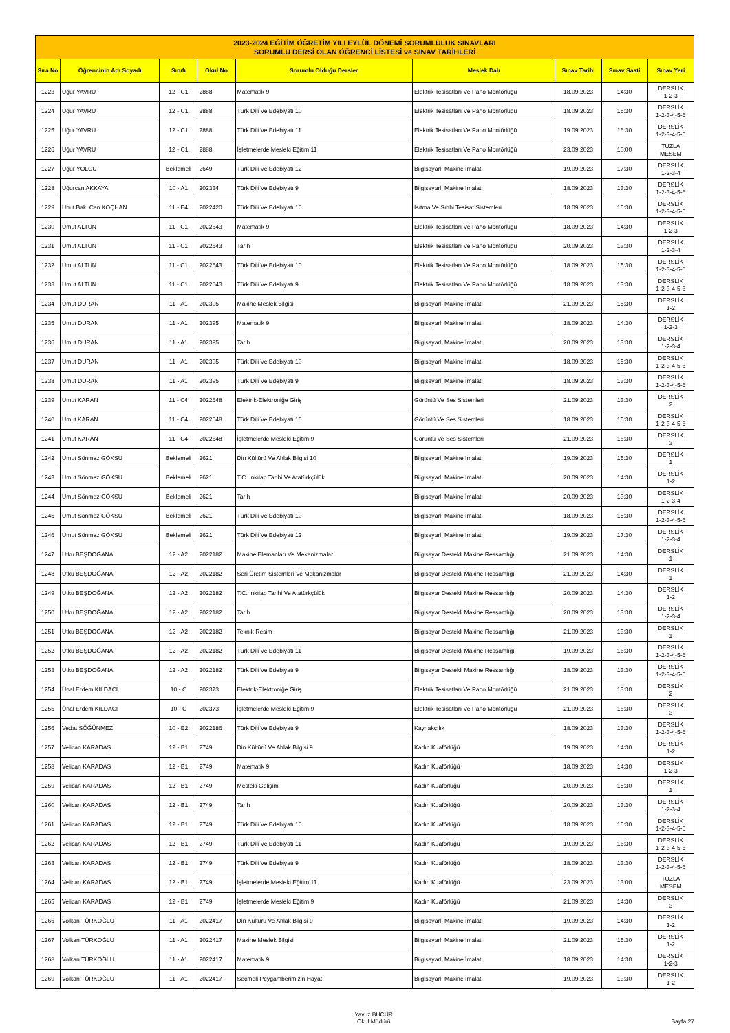| 2023-2024 EĞİTİM ÖĞRETİM YILI EYLÜL DÖNEMİ SORUMLULUK SINAVLARI SORUMLU DERSİ OLAN ÖĞRENCİ LİSTESİ ve SINAV TARİHLERİ | | | | | | | | |
| --- | --- | --- | --- | --- | --- | --- | --- | --- |
| Sıra No | Öğrencinin Adı Soyadı | Sınıfı | Okul No | Sorumlu Olduğu Dersler | Meslek Dalı | Sınav Tarihi | Sınav Saati | Sınav Yeri |
| 1223 | Uğur YAVRU | 12 - C1 | 2888 | Matematik 9 | Elektrik Tesisatları Ve Pano Montörlüğü | 18.09.2023 | 14:30 | DERSLİK 1-2-3 |
| 1224 | Uğur YAVRU | 12 - C1 | 2888 | Türk Dili Ve Edebiyatı 10 | Elektrik Tesisatları Ve Pano Montörlüğü | 18.09.2023 | 15:30 | DERSLİK 1-2-3-4-5-6 |
| 1225 | Uğur YAVRU | 12 - C1 | 2888 | Türk Dili Ve Edebiyatı 11 | Elektrik Tesisatları Ve Pano Montörlüğü | 19.09.2023 | 16:30 | DERSLİK 1-2-3-4-5-6 |
| 1226 | Uğur YAVRU | 12 - C1 | 2888 | İşletmelerde Mesleki Eğitim 11 | Elektrik Tesisatları Ve Pano Montörlüğü | 23.09.2023 | 10:00 | TUZLA MESEM |
| 1227 | Uğur YOLCU | Beklemeli | 2649 | Türk Dili Ve Edebiyatı 12 | Bilgisayarlı Makine İmalatı | 19.09.2023 | 17:30 | DERSLİK 1-2-3-4 |
| 1228 | Uğurcan AKKAYA | 10 - A1 | 202334 | Türk Dili Ve Edebiyatı 9 | Bilgisayarlı Makine İmalatı | 18.09.2023 | 13:30 | DERSLİK 1-2-3-4-5-6 |
| 1229 | Uhut Baki Can KOÇHAN | 11 - E4 | 2022420 | Türk Dili Ve Edebiyatı 10 | Isıtma Ve Sıhhi Tesisat Sistemleri | 18.09.2023 | 15:30 | DERSLİK 1-2-3-4-5-6 |
| 1230 | Umut ALTUN | 11 - C1 | 2022643 | Matematik 9 | Elektrik Tesisatları Ve Pano Montörlüğü | 18.09.2023 | 14:30 | DERSLİK 1-2-3 |
| 1231 | Umut ALTUN | 11 - C1 | 2022643 | Tarih | Elektrik Tesisatları Ve Pano Montörlüğü | 20.09.2023 | 13:30 | DERSLİK 1-2-3-4 |
| 1232 | Umut ALTUN | 11 - C1 | 2022643 | Türk Dili Ve Edebiyatı 10 | Elektrik Tesisatları Ve Pano Montörlüğü | 18.09.2023 | 15:30 | DERSLİK 1-2-3-4-5-6 |
| 1233 | Umut ALTUN | 11 - C1 | 2022643 | Türk Dili Ve Edebiyatı 9 | Elektrik Tesisatları Ve Pano Montörlüğü | 18.09.2023 | 13:30 | DERSLİK 1-2-3-4-5-6 |
| 1234 | Umut DURAN | 11 - A1 | 202395 | Makine Meslek Bilgisi | Bilgisayarlı Makine İmalatı | 21.09.2023 | 15:30 | DERSLİK 1-2 |
| 1235 | Umut DURAN | 11 - A1 | 202395 | Matematik 9 | Bilgisayarlı Makine İmalatı | 18.09.2023 | 14:30 | DERSLİK 1-2-3 |
| 1236 | Umut DURAN | 11 - A1 | 202395 | Tarih | Bilgisayarlı Makine İmalatı | 20.09.2023 | 13:30 | DERSLİK 1-2-3-4 |
| 1237 | Umut DURAN | 11 - A1 | 202395 | Türk Dili Ve Edebiyatı 10 | Bilgisayarlı Makine İmalatı | 18.09.2023 | 15:30 | DERSLİK 1-2-3-4-5-6 |
| 1238 | Umut DURAN | 11 - A1 | 202395 | Türk Dili Ve Edebiyatı 9 | Bilgisayarlı Makine İmalatı | 18.09.2023 | 13:30 | DERSLİK 1-2-3-4-5-6 |
| 1239 | Umut KARAN | 11 - C4 | 2022648 | Elektrik-Elektroniğe Giriş | Görüntü Ve Ses Sistemleri | 21.09.2023 | 13:30 | DERSLİK 2 |
| 1240 | Umut KARAN | 11 - C4 | 2022648 | Türk Dili Ve Edebiyatı 10 | Görüntü Ve Ses Sistemleri | 18.09.2023 | 15:30 | DERSLİK 1-2-3-4-5-6 |
| 1241 | Umut KARAN | 11 - C4 | 2022648 | İşletmelerde Mesleki Eğitim 9 | Görüntü Ve Ses Sistemleri | 21.09.2023 | 16:30 | DERSLİK 3 |
| 1242 | Umut Sönmez GÖKSU | Beklemeli | 2621 | Din Kültürü Ve Ahlak Bilgisi 10 | Bilgisayarlı Makine İmalatı | 19.09.2023 | 15:30 | DERSLİK 1 |
| 1243 | Umut Sönmez GÖKSU | Beklemeli | 2621 | T.C. İnkılap Tarihi Ve Atatürkçülük | Bilgisayarlı Makine İmalatı | 20.09.2023 | 14:30 | DERSLİK 1-2 |
| 1244 | Umut Sönmez GÖKSU | Beklemeli | 2621 | Tarih | Bilgisayarlı Makine İmalatı | 20.09.2023 | 13:30 | DERSLİK 1-2-3-4 |
| 1245 | Umut Sönmez GÖKSU | Beklemeli | 2621 | Türk Dili Ve Edebiyatı 10 | Bilgisayarlı Makine İmalatı | 18.09.2023 | 15:30 | DERSLİK 1-2-3-4-5-6 |
| 1246 | Umut Sönmez GÖKSU | Beklemeli | 2621 | Türk Dili Ve Edebiyatı 12 | Bilgisayarlı Makine İmalatı | 19.09.2023 | 17:30 | DERSLİK 1-2-3-4 |
| 1247 | Utku BEŞDOĞANA | 12 - A2 | 2022182 | Makine Elemanları Ve Mekanizmalar | Bilgisayar Destekli Makine Ressamlığı | 21.09.2023 | 14:30 | DERSLİK 1 |
| 1248 | Utku BEŞDOĞANA | 12 - A2 | 2022182 | Seri Üretim Sistemleri Ve Mekanizmalar | Bilgisayar Destekli Makine Ressamlığı | 21.09.2023 | 14:30 | DERSLİK 1 |
| 1249 | Utku BEŞDOĞANA | 12 - A2 | 2022182 | T.C. İnkılap Tarihi Ve Atatürkçülük | Bilgisayar Destekli Makine Ressamlığı | 20.09.2023 | 14:30 | DERSLİK 1-2 |
| 1250 | Utku BEŞDOĞANA | 12 - A2 | 2022182 | Tarih | Bilgisayar Destekli Makine Ressamlığı | 20.09.2023 | 13:30 | DERSLİK 1-2-3-4 |
| 1251 | Utku BEŞDOĞANA | 12 - A2 | 2022182 | Teknik Resim | Bilgisayar Destekli Makine Ressamlığı | 21.09.2023 | 13:30 | DERSLİK 1 |
| 1252 | Utku BEŞDOĞANA | 12 - A2 | 2022182 | Türk Dili Ve Edebiyatı 11 | Bilgisayar Destekli Makine Ressamlığı | 19.09.2023 | 16:30 | DERSLİK 1-2-3-4-5-6 |
| 1253 | Utku BEŞDOĞANA | 12 - A2 | 2022182 | Türk Dili Ve Edebiyatı 9 | Bilgisayar Destekli Makine Ressamlığı | 18.09.2023 | 13:30 | DERSLİK 1-2-3-4-5-6 |
| 1254 | Ünal Erdem KILDACI | 10 - C | 202373 | Elektrik-Elektroniğe Giriş | Elektrik Tesisatları Ve Pano Montörlüğü | 21.09.2023 | 13:30 | DERSLİK 2 |
| 1255 | Ünal Erdem KILDACI | 10 - C | 202373 | İşletmelerde Mesleki Eğitim 9 | Elektrik Tesisatları Ve Pano Montörlüğü | 21.09.2023 | 16:30 | DERSLİK 3 |
| 1256 | Vedat SÖĞÜNMEZ | 10 - E2 | 2022186 | Türk Dili Ve Edebiyatı 9 | Kaynakçılık | 18.09.2023 | 13:30 | DERSLİK 1-2-3-4-5-6 |
| 1257 | Velican KARADAŞ | 12 - B1 | 2749 | Din Kültürü Ve Ahlak Bilgisi 9 | Kadın Kuaförlüğü | 19.09.2023 | 14:30 | DERSLİK 1-2 |
| 1258 | Velican KARADAŞ | 12 - B1 | 2749 | Matematik 9 | Kadın Kuaförlüğü | 18.09.2023 | 14:30 | DERSLİK 1-2-3 |
| 1259 | Velican KARADAŞ | 12 - B1 | 2749 | Mesleki Gelişim | Kadın Kuaförlüğü | 20.09.2023 | 15:30 | DERSLİK 1 |
| 1260 | Velican KARADAŞ | 12 - B1 | 2749 | Tarih | Kadın Kuaförlüğü | 20.09.2023 | 13:30 | DERSLİK 1-2-3-4 |
| 1261 | Velican KARADAŞ | 12 - B1 | 2749 | Türk Dili Ve Edebiyatı 10 | Kadın Kuaförlüğü | 18.09.2023 | 15:30 | DERSLİK 1-2-3-4-5-6 |
| 1262 | Velican KARADAŞ | 12 - B1 | 2749 | Türk Dili Ve Edebiyatı 11 | Kadın Kuaförlüğü | 19.09.2023 | 16:30 | DERSLİK 1-2-3-4-5-6 |
| 1263 | Velican KARADAŞ | 12 - B1 | 2749 | Türk Dili Ve Edebiyatı 9 | Kadın Kuaförlüğü | 18.09.2023 | 13:30 | DERSLİK 1-2-3-4-5-6 |
| 1264 | Velican KARADAŞ | 12 - B1 | 2749 | İşletmelerde Mesleki Eğitim 11 | Kadın Kuaförlüğü | 23.09.2023 | 13:00 | TUZLA MESEM |
| 1265 | Velican KARADAŞ | 12 - B1 | 2749 | İşletmelerde Mesleki Eğitim 9 | Kadın Kuaförlüğü | 21.09.2023 | 14:30 | DERSLİK 3 |
| 1266 | Volkan TÜRKOĞLU | 11 - A1 | 2022417 | Din Kültürü Ve Ahlak Bilgisi 9 | Bilgisayarlı Makine İmalatı | 19.09.2023 | 14:30 | DERSLİK 1-2 |
| 1267 | Volkan TÜRKOĞLU | 11 - A1 | 2022417 | Makine Meslek Bilgisi | Bilgisayarlı Makine İmalatı | 21.09.2023 | 15:30 | DERSLİK 1-2 |
| 1268 | Volkan TÜRKOĞLU | 11 - A1 | 2022417 | Matematik 9 | Bilgisayarlı Makine İmalatı | 18.09.2023 | 14:30 | DERSLİK 1-2-3 |
| 1269 | Volkan TÜRKOĞLU | 11 - A1 | 2022417 | Seçmeli Peygamberimizin Hayatı | Bilgisayarlı Makine İmalatı | 19.09.2023 | 13:30 | DERSLİK 1-2 |
Yavuz BÜCÜR
Okul Müdürü
Sayfa 27